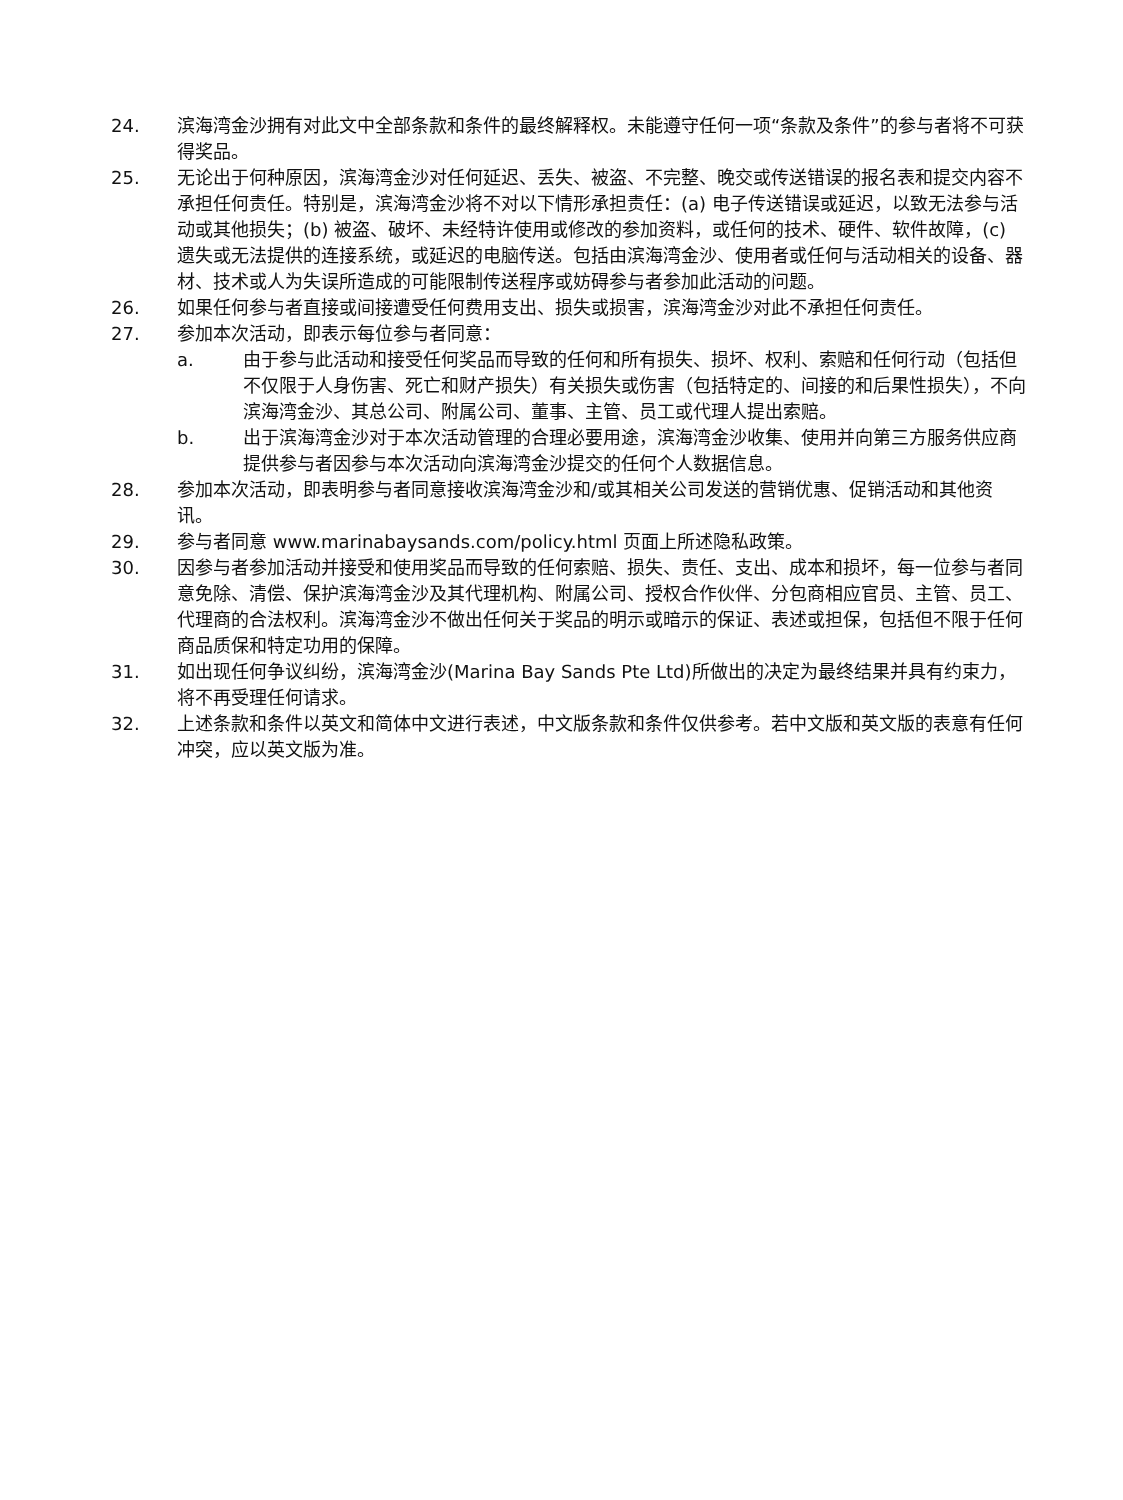24. 滨海湾金沙拥有对此文中全部条款和条件的最终解释权。未能遵守任何一项“条款及条件”的参与者将不可获得奖品。
25. 无论出于何种原因，滨海湾金沙对任何延迟、丢失、被盗、不完整、晚交或传送错误的报名表和提交内容不承担任何责任。特别是，滨海湾金沙将不对以下情形承担责任：(a) 电子传送错误或延迟，以致无法参与活动或其他损失；(b) 被盗、破坏、未经特许使用或修改的参加资料，或任何的技术、硬件、软件故障，(c) 遗失或无法提供的连接系统，或延迟的电脑传送。包括由滨海湾金沙、使用者或任何与活动相关的设备、器材、技术或人为失误所造成的可能限制传送程序或妨碍参与者参加此活动的问题。
26. 如果任何参与者直接或间接遭受任何费用支出、损失或损害，滨海湾金沙对此不承担任何责任。
27. 参加本次活动，即表示每位参与者同意：
a. 由于参与此活动和接受任何奖品而导致的任何和所有损失、损坏、权利、索赔和任何行动（包括但不仅限于人身伤害、死亡和财产损失）有关损失或伤害（包括特定的、间接的和后果性损失），不向滨海湾金沙、其总公司、附属公司、董事、主管、员工或代理人提出索赔。
b. 出于滨海湾金沙对于本次活动管理的合理必要用途，滨海湾金沙收集、使用并向第三方服务供应商提供参与者因参与本次活动向滨海湾金沙提交的任何个人数据信息。
28. 参加本次活动，即表明参与者同意接收滨海湾金沙和/或其相关公司发送的营销优惠、促销活动和其他资讯。
29. 参与者同意 www.marinabaysands.com/policy.html 页面上所述隐私政策。
30. 因参与者参加活动并接受和使用奖品而导致的任何索赔、损失、责任、支出、成本和损坏，每一位参与者同意免除、清偿、保护滨海湾金沙及其代理机构、附属公司、授权合作伙伴、分包商相应官员、主管、员工、代理商的合法权利。滨海湾金沙不做出任何关于奖品的明示或暗示的保证、表述或担保，包括但不限于任何商品质保和特定功用的保障。
31. 如出现任何争议纠纷，滨海湾金沙(Marina Bay Sands Pte Ltd)所做出的决定为最终结果并具有约束力，将不再受理任何请求。
32. 上述条款和条件以英文和简体中文进行表述，中文版条款和条件仅供参考。若中文版和英文版的表意有任何冲突，应以英文版为准。